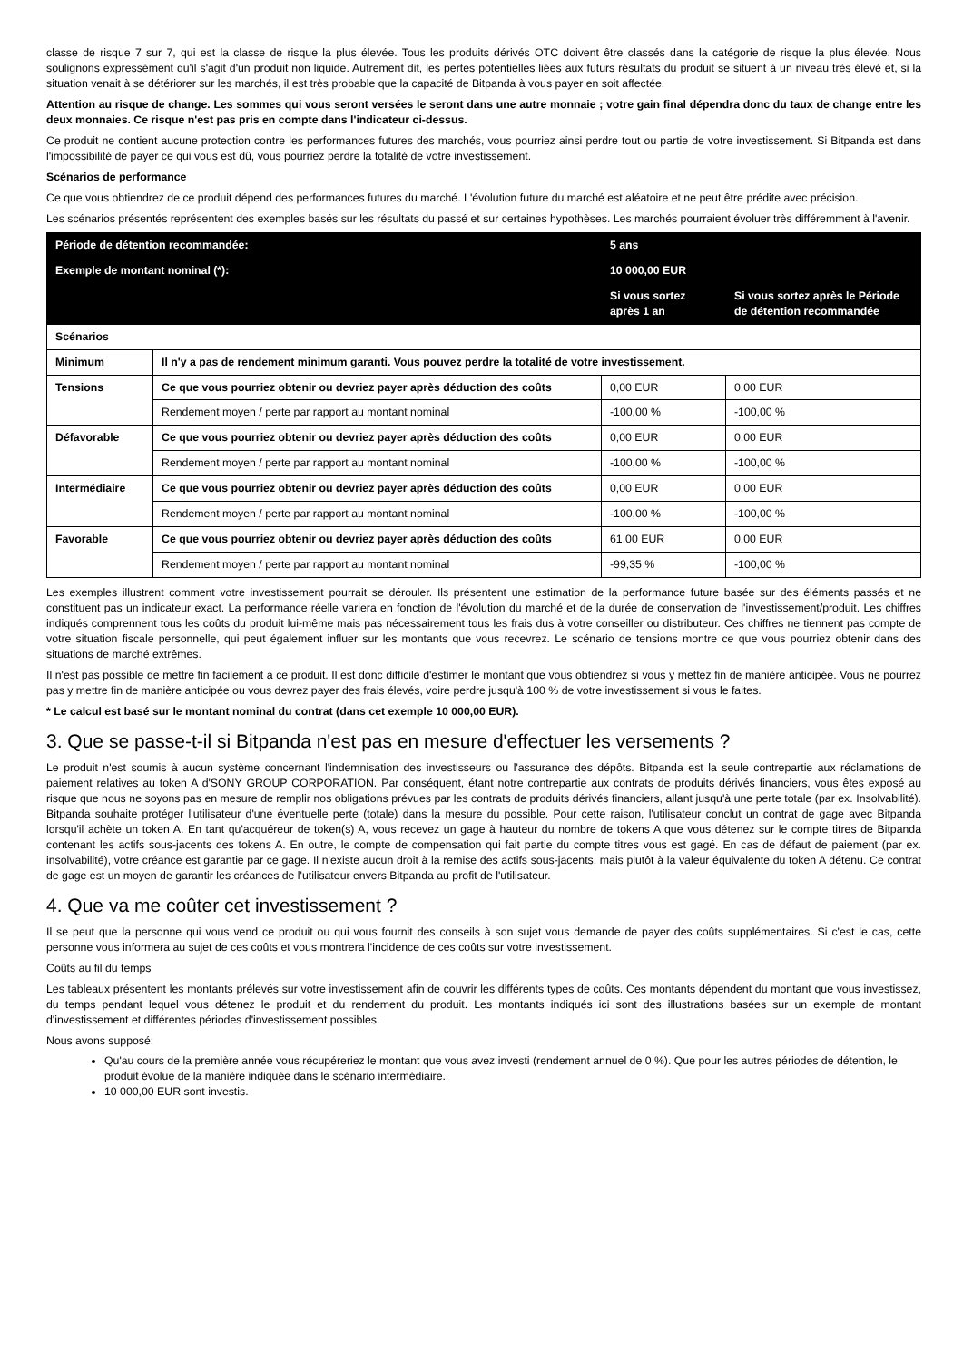classe de risque 7 sur 7, qui est la classe de risque la plus élevée. Tous les produits dérivés OTC doivent être classés dans la catégorie de risque la plus élevée. Nous soulignons expressément qu'il s'agit d'un produit non liquide. Autrement dit, les pertes potentielles liées aux futurs résultats du produit se situent à un niveau très élevé et, si la situation venait à se détériorer sur les marchés, il est très probable que la capacité de Bitpanda à vous payer en soit affectée.
Attention au risque de change. Les sommes qui vous seront versées le seront dans une autre monnaie ; votre gain final dépendra donc du taux de change entre les deux monnaies. Ce risque n'est pas pris en compte dans l'indicateur ci-dessus.
Ce produit ne contient aucune protection contre les performances futures des marchés, vous pourriez ainsi perdre tout ou partie de votre investissement. Si Bitpanda est dans l'impossibilité de payer ce qui vous est dû, vous pourriez perdre la totalité de votre investissement.
Scénarios de performance
Ce que vous obtiendrez de ce produit dépend des performances futures du marché. L'évolution future du marché est aléatoire et ne peut être prédite avec précision.
Les scénarios présentés représentent des exemples basés sur les résultats du passé et sur certaines hypothèses. Les marchés pourraient évoluer très différemment à l'avenir.
| Période de détention recommandée: | | 5 ans | |
| --- | --- | --- | --- |
| Exemple de montant nominal (*): | | 10 000,00 EUR | |
| | | Si vous sortez après 1 an | Si vous sortez après le Période de détention recommandée |
| Scénarios | | | |
| Minimum | Il n'y a pas de rendement minimum garanti. Vous pouvez perdre la totalité de votre investissement. | | |
| Tensions | Ce que vous pourriez obtenir ou devriez payer après déduction des coûts | 0,00 EUR | 0,00 EUR |
| | Rendement moyen / perte par rapport au montant nominal | -100,00 % | -100,00 % |
| Défavorable | Ce que vous pourriez obtenir ou devriez payer après déduction des coûts | 0,00 EUR | 0,00 EUR |
| | Rendement moyen / perte par rapport au montant nominal | -100,00 % | -100,00 % |
| Intermédiaire | Ce que vous pourriez obtenir ou devriez payer après déduction des coûts | 0,00 EUR | 0,00 EUR |
| | Rendement moyen / perte par rapport au montant nominal | -100,00 % | -100,00 % |
| Favorable | Ce que vous pourriez obtenir ou devriez payer après déduction des coûts | 61,00 EUR | 0,00 EUR |
| | Rendement moyen / perte par rapport au montant nominal | -99,35 % | -100,00 % |
Les exemples illustrent comment votre investissement pourrait se dérouler. Ils présentent une estimation de la performance future basée sur des éléments passés et ne constituent pas un indicateur exact. La performance réelle variera en fonction de l'évolution du marché et de la durée de conservation de l'investissement/produit. Les chiffres indiqués comprennent tous les coûts du produit lui-même mais pas nécessairement tous les frais dus à votre conseiller ou distributeur. Ces chiffres ne tiennent pas compte de votre situation fiscale personnelle, qui peut également influer sur les montants que vous recevrez. Le scénario de tensions montre ce que vous pourriez obtenir dans des situations de marché extrêmes.
Il n'est pas possible de mettre fin facilement à ce produit. Il est donc difficile d'estimer le montant que vous obtiendrez si vous y mettez fin de manière anticipée. Vous ne pourrez pas y mettre fin de manière anticipée ou vous devrez payer des frais élevés, voire perdre jusqu'à 100 % de votre investissement si vous le faites.
* Le calcul est basé sur le montant nominal du contrat (dans cet exemple 10 000,00 EUR).
3. Que se passe-t-il si Bitpanda n'est pas en mesure d'effectuer les versements ?
Le produit n'est soumis à aucun système concernant l'indemnisation des investisseurs ou l'assurance des dépôts. Bitpanda est la seule contrepartie aux réclamations de paiement relatives au token A d'SONY GROUP CORPORATION. Par conséquent, étant notre contrepartie aux contrats de produits dérivés financiers, vous êtes exposé au risque que nous ne soyons pas en mesure de remplir nos obligations prévues par les contrats de produits dérivés financiers, allant jusqu'à une perte totale (par ex. Insolvabilité). Bitpanda souhaite protéger l'utilisateur d'une éventuelle perte (totale) dans la mesure du possible. Pour cette raison, l'utilisateur conclut un contrat de gage avec Bitpanda lorsqu'il achète un token A. En tant qu'acquéreur de token(s) A, vous recevez un gage à hauteur du nombre de tokens A que vous détenez sur le compte titres de Bitpanda contenant les actifs sous-jacents des tokens A. En outre, le compte de compensation qui fait partie du compte titres vous est gagé. En cas de défaut de paiement (par ex. insolvabilité), votre créance est garantie par ce gage. Il n'existe aucun droit à la remise des actifs sous-jacents, mais plutôt à la valeur équivalente du token A détenu. Ce contrat de gage est un moyen de garantir les créances de l'utilisateur envers Bitpanda au profit de l'utilisateur.
4. Que va me coûter cet investissement ?
Il se peut que la personne qui vous vend ce produit ou qui vous fournit des conseils à son sujet vous demande de payer des coûts supplémentaires. Si c'est le cas, cette personne vous informera au sujet de ces coûts et vous montrera l'incidence de ces coûts sur votre investissement.
Coûts au fil du temps
Les tableaux présentent les montants prélevés sur votre investissement afin de couvrir les différents types de coûts. Ces montants dépendent du montant que vous investissez, du temps pendant lequel vous détenez le produit et du rendement du produit. Les montants indiqués ici sont des illustrations basées sur un exemple de montant d'investissement et différentes périodes d'investissement possibles.
Nous avons supposé:
Qu'au cours de la première année vous récupéreriez le montant que vous avez investi (rendement annuel de 0 %). Que pour les autres périodes de détention, le produit évolue de la manière indiquée dans le scénario intermédiaire.
10 000,00 EUR sont investis.